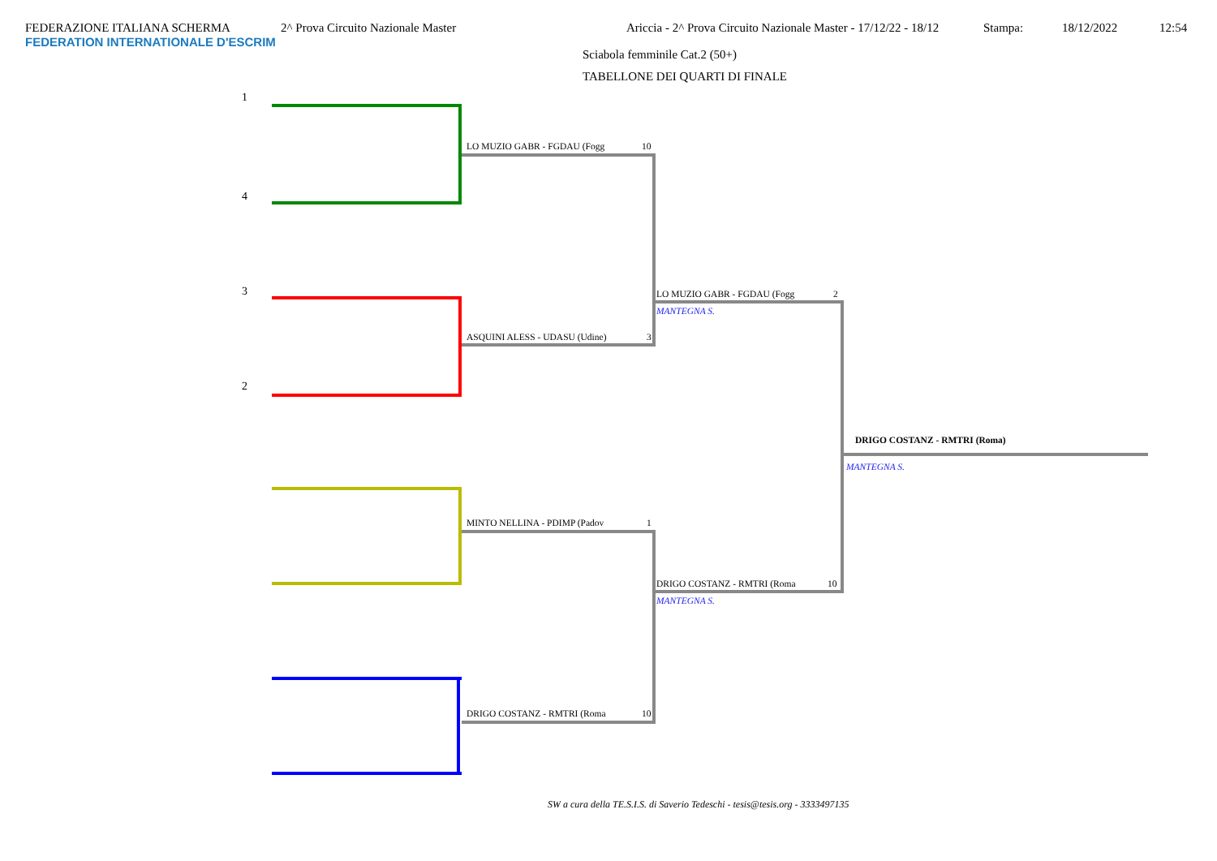FEDERAZIONE ITALIANA SCHERMA 2^ Prova Circuito Nazionale Master Ariccia - 2^ Prova Circuito Nazionale Master - 17/12/22 - 18/12 Stampa: 18/12/2022 12:54
FEDERATION INTERNATIONALE D'ESCRIM
Sciabola femminile Cat.2 (50+)
TABELLONE DEI QUARTI DI FINALE
1
4
3
2
LO MUZIO GABR - FGDAU (Fogg 10
ASQUINI ALESS - UDASU (Udine) 3
MINTO NELLINA - PDIMP (Padov 1
DRIGO COSTANZ - RMTRI (Roma 10
LO MUZIO GABR - FGDAU (Fogg 2
MANTEGNA S.
DRIGO COSTANZ - RMTRI (Roma 10
MANTEGNA S.
DRIGO COSTANZ - RMTRI (Roma)
MANTEGNA S.
SW a cura della TE.S.I.S. di Saverio Tedeschi - tesis@tesis.org - 3333497135